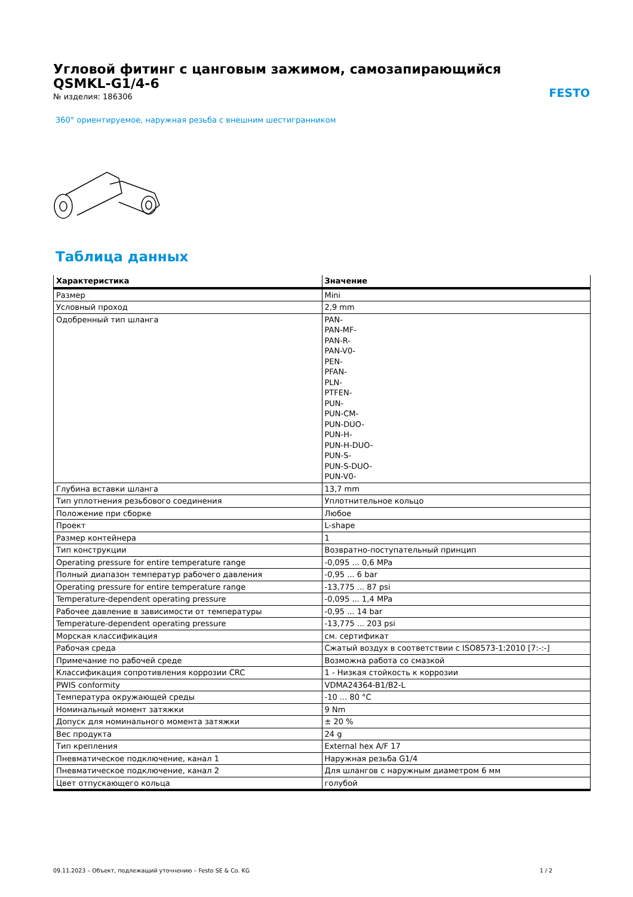Угловой фитинг с цанговым зажимом, самозапирающийся
QSMKL-G1/4-6
FESTO
№ изделия: 186306
360° ориентируемое, наружная резьба с внешним шестигранником
Таблица данных
| Характеристика | Значение |
| --- | --- |
| Размер | Mini |
| Условный проход | 2,9 mm |
| Одобренный тип шланга | PAN- PAN-MF- PAN-R- PAN-V0- PEN- PFAN- PLN- PTFEN- PUN- PUN-CM- PUN-DUO- PUN-H- PUN-H-DUO- PUN-S- PUN-S-DUO- PUN-V0- |
| Глубина вставки шланга | 13,7 mm |
| Тип уплотнения резьбового соединения | Уплотнительное кольцо |
| Положение при сборке | Любое |
| Проект | L-shape |
| Размер контейнера | 1 |
| Тип конструкции | Возвратно-поступательный принцип |
| Operating pressure for entire temperature range | -0,095 ... 0,6 MPa |
| Полный диапазон температур рабочего давления | -0,95 ... 6 bar |
| Operating pressure for entire temperature range | -13,775 ... 87 psi |
| Temperature-dependent operating pressure | -0,095 ... 1,4 MPa |
| Рабочее давление в зависимости от температуры | -0,95 ... 14 bar |
| Temperature-dependent operating pressure | -13,775 ... 203 psi |
| Морская классификация | см. сертификат |
| Рабочая среда | Сжатый воздух в соответствии с ISO8573-1:2010 [7:-:-] |
| Примечание по рабочей среде | Возможна работа со смазкой |
| Классификация сопротивления коррозии CRC | 1 - Низкая стойкость к коррозии |
| PWIS conformity | VDMA24364-B1/B2-L |
| Температура окружающей среды | -10 ... 80 °C |
| Номинальный момент затяжки | 9 Nm |
| Допуск для номинального момента затяжки | ± 20 % |
| Вес продукта | 24 g |
| Тип крепления | External hex A/F 17 |
| Пневматическое подключение, канал 1 | Наружная резьба G1/4 |
| Пневматическое подключение, канал 2 | Для шлангов с наружным диаметром 6 мм |
| Цвет отпускающего кольца | голубой |
09.11.2023 – Объект, подлежащий уточнению – Festo SE & Co. KG 1 / 2